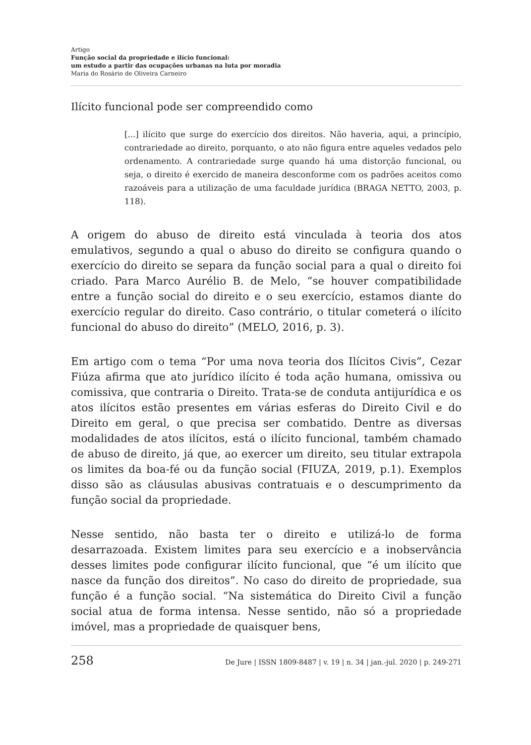Artigo
Função social da propriedade e ilício funcional:
um estudo a partir das ocupações urbanas na luta por moradia
Maria do Rosário de Oliveira Carneiro
Ilícito funcional pode ser compreendido como
[...] ilícito que surge do exercício dos direitos. Não haveria, aqui, a princípio, contrariedade ao direito, porquanto, o ato não figura entre aqueles vedados pelo ordenamento. A contrariedade surge quando há uma distorção funcional, ou seja, o direito é exercido de maneira desconforme com os padrões aceitos como razoáveis para a utilização de uma faculdade jurídica (BRAGA NETTO, 2003, p. 118).
A origem do abuso de direito está vinculada à teoria dos atos emulativos, segundo a qual o abuso do direito se configura quando o exercício do direito se separa da função social para a qual o direito foi criado. Para Marco Aurélio B. de Melo, “se houver compatibilidade entre a função social do direito e o seu exercício, estamos diante do exercício regular do direito. Caso contrário, o titular cometerá o ilícito funcional do abuso do direito” (MELO, 2016, p. 3).
Em artigo com o tema “Por uma nova teoria dos Ilícitos Civis”, Cezar Fiúza afirma que ato jurídico ilícito é toda ação humana, omissiva ou comissiva, que contraria o Direito. Trata-se de conduta antijurídica e os atos ilícitos estão presentes em várias esferas do Direito Civil e do Direito em geral, o que precisa ser combatido. Dentre as diversas modalidades de atos ilícitos, está o ilícito funcional, também chamado de abuso de direito, já que, ao exercer um direito, seu titular extrapola os limites da boa-fé ou da função social (FIUZA, 2019, p.1). Exemplos disso são as cláusulas abusivas contratuais e o descumprimento da função social da propriedade.
Nesse sentido, não basta ter o direito e utilizá-lo de forma desarrazoada. Existem limites para seu exercício e a inobservância desses limites pode configurar ilícito funcional, que “é um ilícito que nasce da função dos direitos”. No caso do direito de propriedade, sua função é a função social. “Na sistemática do Direito Civil a função social atua de forma intensa. Nesse sentido, não só a propriedade imóvel, mas a propriedade de quaisquer bens,
258 De Jure | ISSN 1809-8487 | v. 19 | n. 34 | jan.-jul. 2020 | p. 249-271